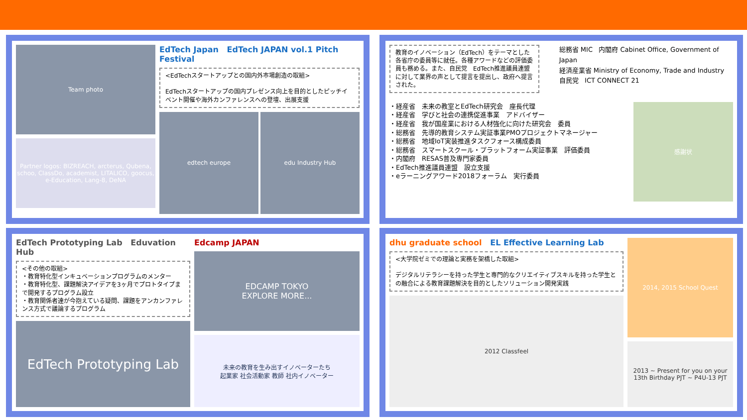Team photo
Partner logos: BIZREACH, arcterus, Qubena, schoo, ClassDo, academist, LITALICO, goocus, e-Education, Lang-8, DeNA
EdTech Japan EdTech JAPAN vol.1 Pitch Festival
<EdTechスタートアップとの国内外市場創造の取組>
EdTechスタートアップの国内プレゼンス向上を目的としたピッチイベント開催や海外カンファレンスへの登壇、出展支援
edtech europe edu Industry Hub
教育のイノベーション（EdTech）をテーマとした各省庁の委員等に就任。各種アワードなどの評価委員も務める。また、自民党　EdTech推進議員連盟に対して業界の声として提言を提出し、政府へ提言された。
総務省 MIC 内閣府 Cabinet Office, Government of Japan
経済産業省 Ministry of Economy, Trade and Industry 自民党 ICT CONNECT 21
・経産省　未来の教室とEdTech研究会　座長代理
・経産省　学びと社会の連携促進事業　アドバイザー
・経産省　我が国産業における人材強化に向けた研究会　委員
・総務省　先導的教育システム実証事業PMOプロジェクトマネージャー
・総務省　地域IoT実装推進タスクフォース構成委員
・総務省　スマートスクール・プラットフォーム実証事業　評価委員
・内閣府　RESAS普及専門家委員
・EdTech推進議員連盟　設立支援
・eラーニングアワード2018フォーラム　実行委員
感謝状
EdTech Prototyping Lab Eduvation Hub
<その他の取組>
・教育特化型インキュベーションプログラムのメンター
・教育特化型、課題解決アイデアを3ヶ月でプロトタイプまで開発するプログラム設立
・教育関係者達が今抱えている疑問、課題をアンカンファレンス方式で議論するプログラム
EdTech Prototyping Lab
Edcamp JAPAN
EDCAMP TOKYO
EXPLORE MORE...
未来の教育を生み出すイノベーターたち
起業家 社会活動家 教師 社内イノベーター
dhu graduate school EL Effective Learning Lab
<大学院ゼミでの理論と実務を架橋した取組>
デジタルリテラシーを持った学生と専門的なクリエイティブスキルを持った学生との融合による教育課題解決を目的としたソリューション開発実践
2012 Classfeel
2014, 2015 School Quest
2013 ~ Present for you on your 13th Birthday PJT ~ P4U-13 PJT